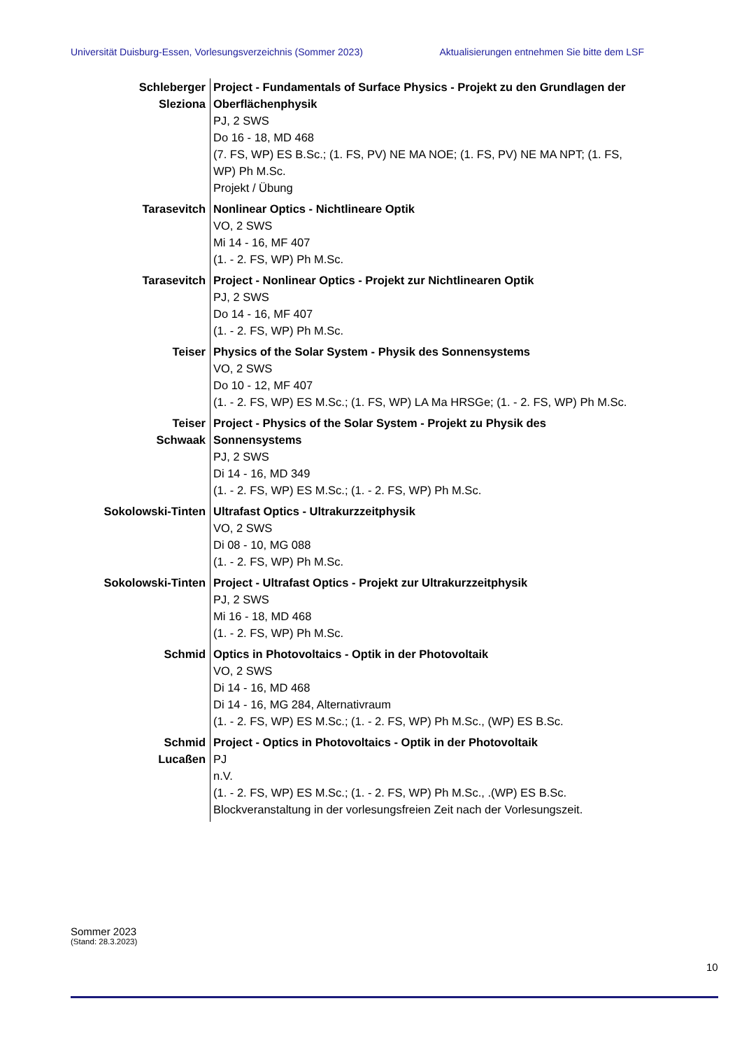Universität Duisburg-Essen, Vorlesungsverzeichnis (Sommer 2023) Aktualisierungen entnehmen Sie bitte dem LSF
| Schleberger Sleziona | Project - Fundamentals of Surface Physics - Projekt zu den Grundlagen der Oberflächenphysik PJ, 2 SWS Do 16 - 18, MD 468 (7. FS, WP) ES B.Sc.; (1. FS, PV) NE MA NOE; (1. FS, PV) NE MA NPT; (1. FS, WP) Ph M.Sc. Projekt / Übung |
| Tarasevitch | Nonlinear Optics - Nichtlineare Optik VO, 2 SWS Mi 14 - 16, MF 407 (1. - 2. FS, WP) Ph M.Sc. |
| Tarasevitch | Project - Nonlinear Optics - Projekt zur Nichtlinearen Optik PJ, 2 SWS Do 14 - 16, MF 407 (1. - 2. FS, WP) Ph M.Sc. |
| Teiser | Physics of the Solar System - Physik des Sonnensystems VO, 2 SWS Do 10 - 12, MF 407 (1. - 2. FS, WP) ES M.Sc.; (1. FS, WP) LA Ma HRSGe; (1. - 2. FS, WP) Ph M.Sc. |
| Teiser Schwaak | Project - Physics of the Solar System - Projekt zu Physik des Sonnensystems PJ, 2 SWS Di 14 - 16, MD 349 (1. - 2. FS, WP) ES M.Sc.; (1. - 2. FS, WP) Ph M.Sc. |
| Sokolowski-Tinten | Ultrafast Optics - Ultrakurzzeitphysik VO, 2 SWS Di 08 - 10, MG 088 (1. - 2. FS, WP) Ph M.Sc. |
| Sokolowski-Tinten | Project - Ultrafast Optics - Projekt zur Ultrakurzzeitphysik PJ, 2 SWS Mi 16 - 18, MD 468 (1. - 2. FS, WP) Ph M.Sc. |
| Schmid | Optics in Photovoltaics - Optik in der Photovoltaik VO, 2 SWS Di 14 - 16, MD 468 Di 14 - 16, MG 284, Alternativraum (1. - 2. FS, WP) ES M.Sc.; (1. - 2. FS, WP) Ph M.Sc., (WP) ES B.Sc. |
| Schmid Lucaßen | Project - Optics in Photovoltaics - Optik in der Photovoltaik PJ n.V. (1. - 2. FS, WP) ES M.Sc.; (1. - 2. FS, WP) Ph M.Sc., .(WP) ES B.Sc. Blockveranstaltung in der vorlesungsfreien Zeit nach der Vorlesungszeit. |
Sommer 2023
(Stand: 28.3.2023)
10